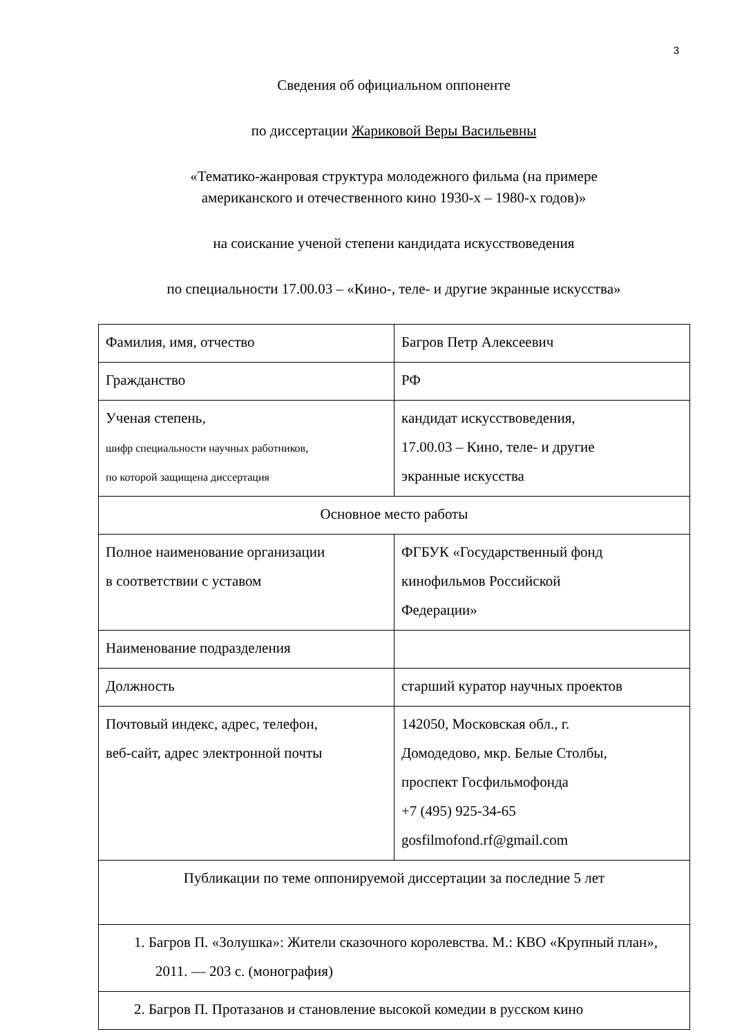3
Сведения об официальном оппоненте
по диссертации Жариковой Веры Васильевны
«Тематико-жанровая структура молодежного фильма (на примере
американского и отечественного кино 1930-х – 1980-х годов)»
на соискание ученой степени кандидата искусствоведения
по специальности 17.00.03 – «Кино-, теле- и другие экранные искусства»
| Фамилия, имя, отчество | Багров Петр Алексеевич |
| Гражданство | РФ |
| Ученая степень, шифр специальности научных работников, по которой защищена диссертация | кандидат искусствоведения, 17.00.03 – Кино, теле- и другие экранные искусства |
| Основное место работы | |
| Полное наименование организации в соответствии с уставом | ФГБУК «Государственный фонд кинофильмов Российской Федерации» |
| Наименование подразделения | |
| Должность | старший куратор научных проектов |
| Почтовый индекс, адрес, телефон, веб-сайт, адрес электронной почты | 142050, Московская обл., г. Домодедово, мкр. Белые Столбы, проспект Госфильмофонда +7 (495) 925-34-65 gosfilmofond.rf@gmail.com |
| Публикации по теме оппонируемой диссертации за последние 5 лет | |
| 1. Багров П. «Золушка»: Жители сказочного королевства. М.: КВО «Крупный план», 2011. — 203 с. (монография) | |
| 2. Багров П. Протазанов и становление высокой комедии в русском кино | |